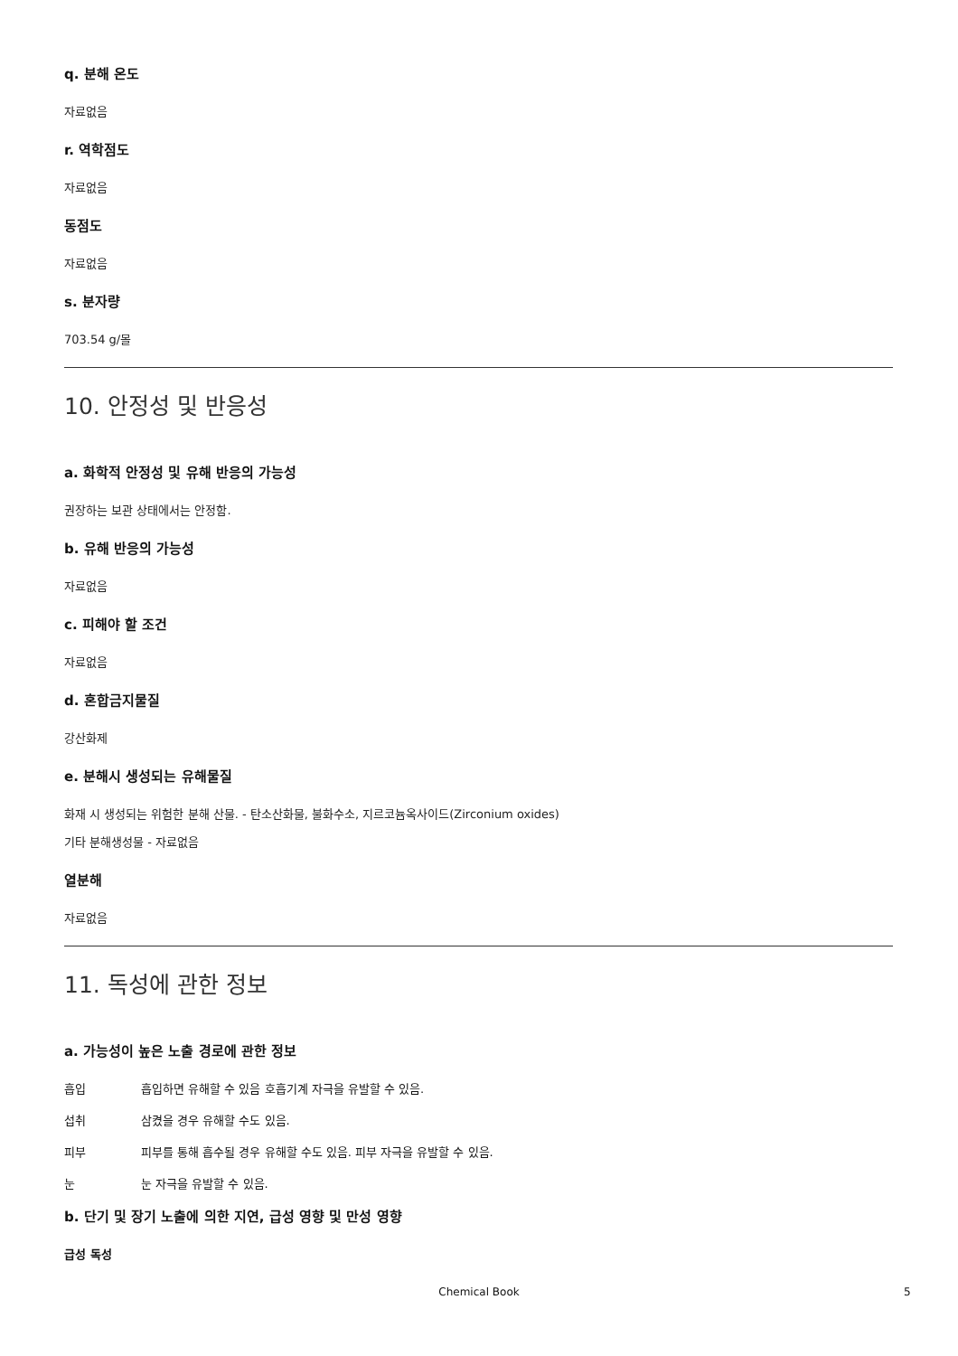q. 분해 온도
자료없음
r. 역학점도
자료없음
동점도
자료없음
s. 분자량
703.54 g/몰
10. 안정성 및 반응성
a. 화학적 안정성 및 유해 반응의 가능성
권장하는 보관 상태에서는 안정함.
b. 유해 반응의 가능성
자료없음
c. 피해야 할 조건
자료없음
d. 혼합금지물질
강산화제
e. 분해시 생성되는 유해물질
화재 시 생성되는 위험한 분해 산물. - 탄소산화물, 불화수소, 지르코늄옥사이드(Zirconium oxides)
기타 분해생성물 - 자료없음
열분해
자료없음
11. 독성에 관한 정보
a. 가능성이 높은 노출 경로에 관한 정보
흡입 흡입하면 유해할 수 있음 호흡기계 자극을 유발할 수 있음.
섭취 삼켰을 경우 유해할 수도 있음.
피부 피부를 통해 흡수될 경우 유해할 수도 있음. 피부 자극을 유발할 수 있음.
눈 눈 자극을 유발할 수 있음.
b. 단기 및 장기 노출에 의한 지연, 급성 영향 및 만성 영향
급성 독성
Chemical Book 5